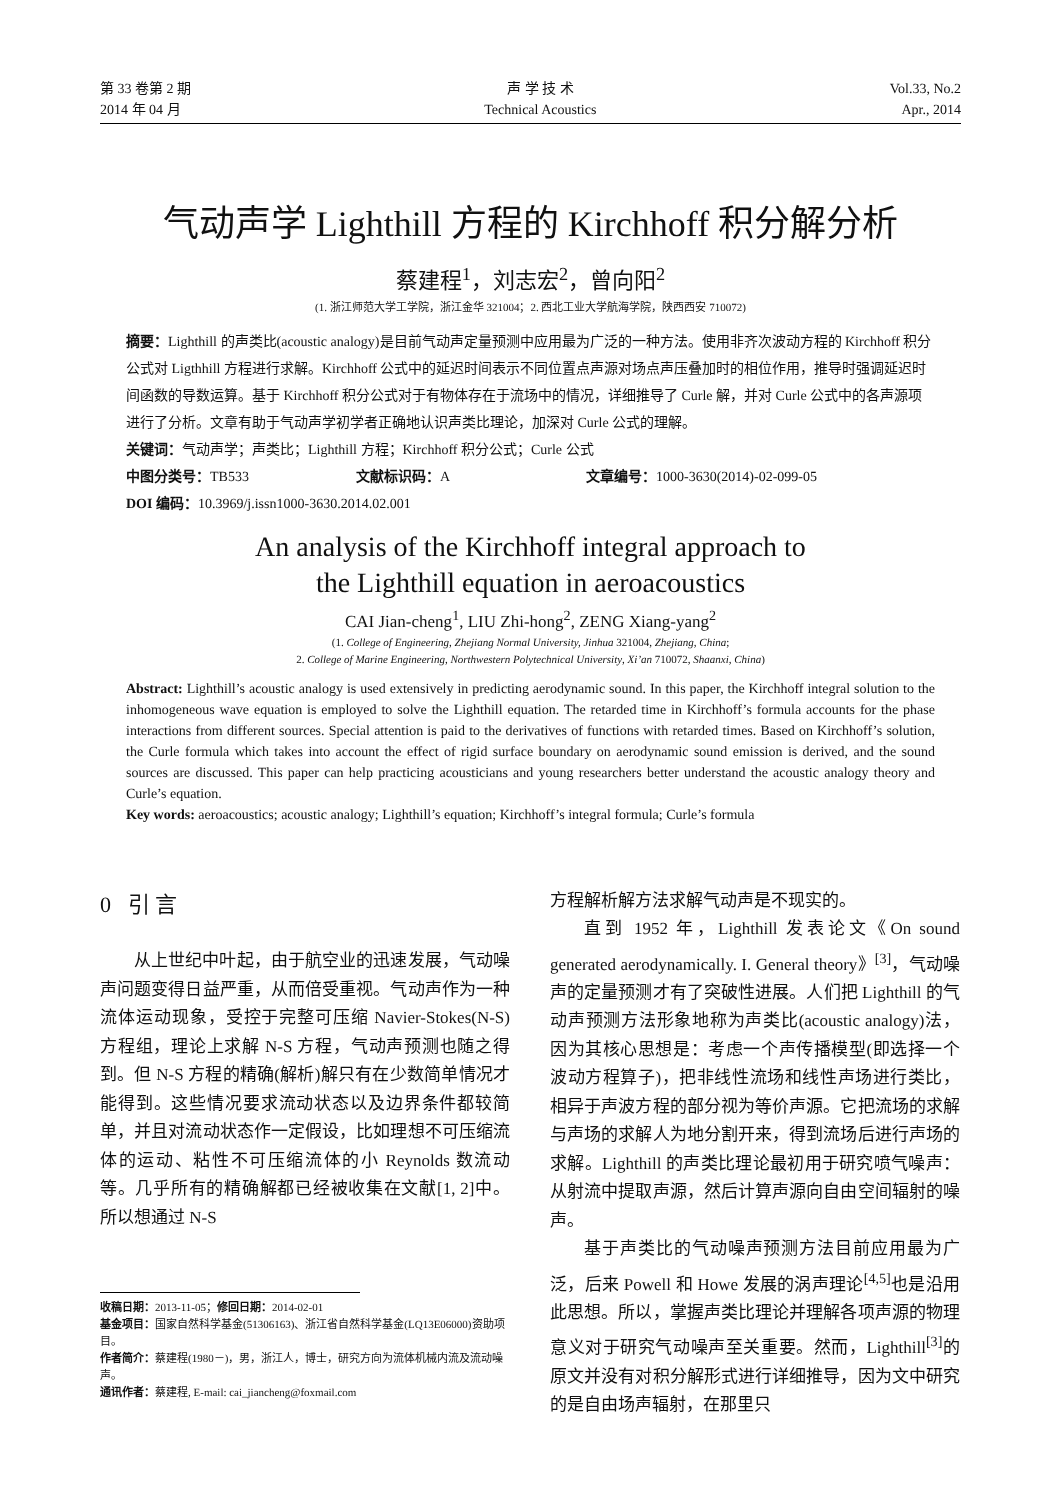第 33 卷第 2 期
2014 年 04 月
声 学 技 术
Technical Acoustics
Vol.33, No.2
Apr., 2014
气动声学 Lighthill 方程的 Kirchhoff 积分解分析
蔡建程<sup>1</sup>，刘志宏<sup>2</sup>，曾向阳<sup>2</sup>
(1. 浙江师范大学工学院，浙江金华 321004；2. 西北工业大学航海学院，陕西西安 710072)
摘要：Lighthill 的声类比(acoustic analogy)是目前气动声定量预测中应用最为广泛的一种方法。使用非齐次波动方程的 Kirchhoff 积分公式对 Ligthhill 方程进行求解。Kirchhoff 公式中的延迟时间表示不同位置点声源对场点声压叠加时的相位作用，推导时强调延迟时间函数的导数运算。基于 Kirchhoff 积分公式对于有物体存在于流场中的情况，详细推导了 Curle 解，并对 Curle 公式中的各声源项进行了分析。文章有助于气动声学初学者正确地认识声类比理论，加深对 Curle 公式的理解。
关键词：气动声学；声类比；Lighthill 方程；Kirchhoff 积分公式；Curle 公式
中图分类号：TB533 文献标识码：A 文章编号：1000-3630(2014)-02-099-05
DOI 编码：10.3969/j.issn1000-3630.2014.02.001
An analysis of the Kirchhoff integral approach to
the Lighthill equation in aeroacoustics
CAI Jian-cheng<sup>1</sup>, LIU Zhi-hong<sup>2</sup>, ZENG Xiang-yang<sup>2</sup>
(1. College of Engineering, Zhejiang Normal University, Jinhua 321004, Zhejiang, China;
2. College of Marine Engineering, Northwestern Polytechnical University, Xi’an 710072, Shaanxi, China)
Abstract: Lighthill’s acoustic analogy is used extensively in predicting aerodynamic sound. In this paper, the Kirchhoff integral solution to the inhomogeneous wave equation is employed to solve the Lighthill equation. The retarded time in Kirchhoff’s formula accounts for the phase interactions from different sources. Special attention is paid to the derivatives of functions with retarded times. Based on Kirchhoff’s solution, the Curle formula which takes into account the effect of rigid surface boundary on aerodynamic sound emission is derived, and the sound sources are discussed. This paper can help practicing acousticians and young researchers better understand the acoustic analogy theory and Curle’s equation.
Key words: aeroacoustics; acoustic analogy; Lighthill’s equation; Kirchhoff’s integral formula; Curle’s formula
0 引 言
从上世纪中叶起，由于航空业的迅速发展，气动噪声问题变得日益严重，从而倍受重视。气动声作为一种流体运动现象，受控于完整可压缩 Navier-Stokes(N-S)方程组，理论上求解 N-S 方程，气动声预测也随之得到。但 N-S 方程的精确(解析)解只有在少数简单情况才能得到。这些情况要求流动状态以及边界条件都较简单，并且对流动状态作一定假设，比如理想不可压缩流体的运动、粘性不可压缩流体的小 Reynolds 数流动等。几乎所有的精确解都已经被收集在文献[1, 2]中。所以想通过 N-S
收稿日期：2013-11-05；修回日期：2014-02-01
基金项目：国家自然科学基金(51306163)、浙江省自然科学基金(LQ13E06000)资助项目。
作者简介：蔡建程(1980－)，男，浙江人，博士，研究方向为流体机械内流及流动噪声。
通讯作者：蔡建程, E-mail: cai_jiancheng@foxmail.com
方程解析解方法求解气动声是不现实的。
直到 1952 年，Lighthill 发表论文《On sound generated aerodynamically. I. General theory》<sup>[3]</sup>，气动噪声的定量预测才有了突破性进展。人们把 Lighthill 的气动声预测方法形象地称为声类比(acoustic analogy)法，因为其核心思想是：考虑一个声传播模型(即选择一个波动方程算子)，把非线性流场和线性声场进行类比，相异于声波方程的部分视为等价声源。它把流场的求解与声场的求解人为地分割开来，得到流场后进行声场的求解。Lighthill 的声类比理论最初用于研究喷气噪声：从射流中提取声源，然后计算声源向自由空间辐射的噪声。
基于声类比的气动噪声预测方法目前应用最为广泛，后来 Powell 和 Howe 发展的涡声理论<sup>[4,5]</sup>也是沿用此思想。所以，掌握声类比理论并理解各项声源的物理意义对于研究气动噪声至关重要。然而，Lighthill<sup>[3]</sup>的原文并没有对积分解形式进行详细推导，因为文中研究的是自由场声辐射，在那里只